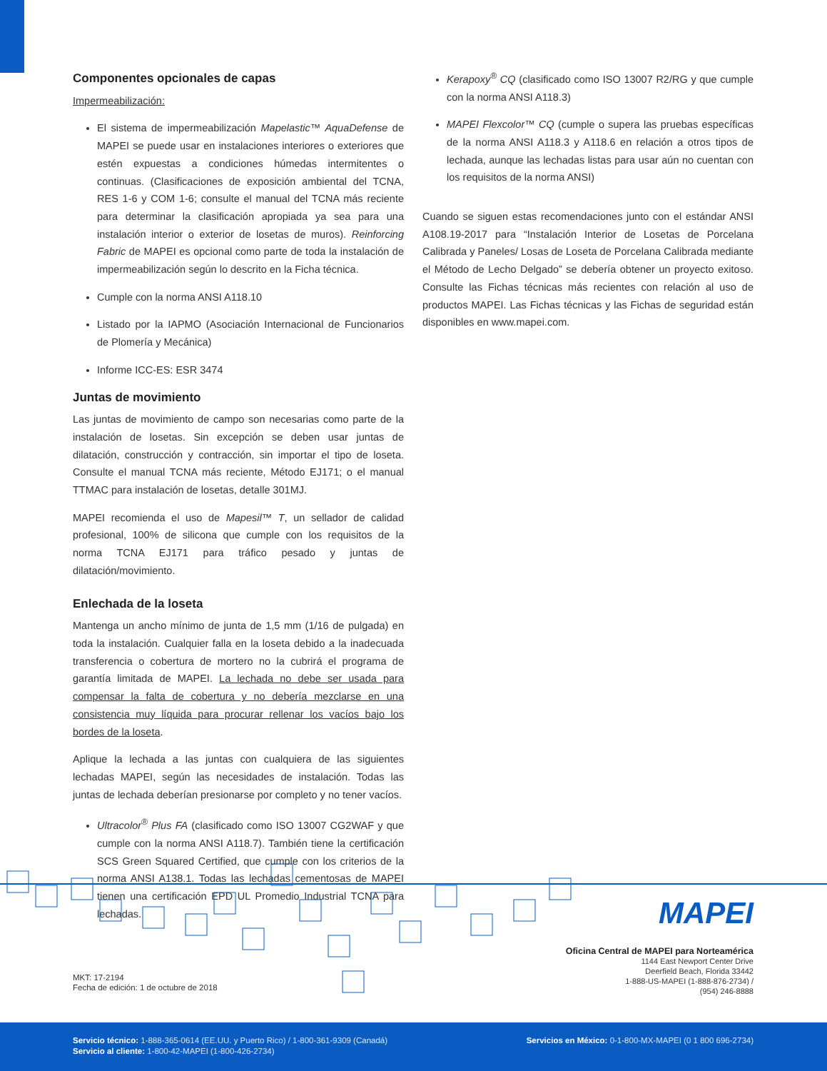Componentes opcionales de capas
Impermeabilización:
El sistema de impermeabilización Mapelastic™ AquaDefense de MAPEI se puede usar en instalaciones interiores o exteriores que estén expuestas a condiciones húmedas intermitentes o continuas. (Clasificaciones de exposición ambiental del TCNA, RES 1-6 y COM 1-6; consulte el manual del TCNA más reciente para determinar la clasificación apropiada ya sea para una instalación interior o exterior de losetas de muros). Reinforcing Fabric de MAPEI es opcional como parte de toda la instalación de impermeabilización según lo descrito en la Ficha técnica.
Cumple con la norma ANSI A118.10
Listado por la IAPMO (Asociación Internacional de Funcionarios de Plomería y Mecánica)
Informe ICC-ES: ESR 3474
Juntas de movimiento
Las juntas de movimiento de campo son necesarias como parte de la instalación de losetas. Sin excepción se deben usar juntas de dilatación, construcción y contracción, sin importar el tipo de loseta. Consulte el manual TCNA más reciente, Método EJ171; o el manual TTMAC para instalación de losetas, detalle 301MJ.
MAPEI recomienda el uso de Mapesil™ T, un sellador de calidad profesional, 100% de silicona que cumple con los requisitos de la norma TCNA EJ171 para tráfico pesado y juntas de dilatación/movimiento.
Enlechada de la loseta
Mantenga un ancho mínimo de junta de 1,5 mm (1/16 de pulgada) en toda la instalación. Cualquier falla en la loseta debido a la inadecuada transferencia o cobertura de mortero no la cubrirá el programa de garantía limitada de MAPEI. La lechada no debe ser usada para compensar la falta de cobertura y no debería mezclarse en una consistencia muy líquida para procurar rellenar los vacíos bajo los bordes de la loseta.
Aplique la lechada a las juntas con cualquiera de las siguientes lechadas MAPEI, según las necesidades de instalación. Todas las juntas de lechada deberían presionarse por completo y no tener vacíos.
Ultracolor<sup>®</sup> Plus FA (clasificado como ISO 13007 CG2WAF y que cumple con la norma ANSI A118.7). También tiene la certificación SCS Green Squared Certified, que cumple con los criterios de la norma ANSI A138.1. Todas las lechadas cementosas de MAPEI tienen una certificación EPD UL Promedio Industrial TCNA para lechadas.
Kerapoxy<sup>®</sup> CQ (clasificado como ISO 13007 R2/RG y que cumple con la norma ANSI A118.3)
MAPEI Flexcolor™ CQ (cumple o supera las pruebas específicas de la norma ANSI A118.3 y A118.6 en relación a otros tipos de lechada, aunque las lechadas listas para usar aún no cuentan con los requisitos de la norma ANSI)
Cuando se siguen estas recomendaciones junto con el estándar ANSI A108.19-2017 para “Instalación Interior de Losetas de Porcelana Calibrada y Paneles/ Losas de Loseta de Porcelana Calibrada mediante el Método de Lecho Delgado” se debería obtener un proyecto exitoso. Consulte las Fichas técnicas más recientes con relación al uso de productos MAPEI. Las Fichas técnicas y las Fichas de seguridad están disponibles en www.mapei.com.
MAPEI
Oficina Central de MAPEI para Norteamérica
1144 East Newport Center Drive
Deerfield Beach, Florida 33442
1-888-US-MAPEI (1-888-876-2734) /
(954) 246-8888
MKT: 17-2194
Fecha de edición: 1 de octubre de 2018
Servicio técnico: 1-888-365-0614 (EE.UU. y Puerto Rico) / 1-800-361-9309 (Canadá)
Servicio al cliente: 1-800-42-MAPEI (1-800-426-2734)
Servicios en México: 0-1-800-MX-MAPEI (0 1 800 696-2734)